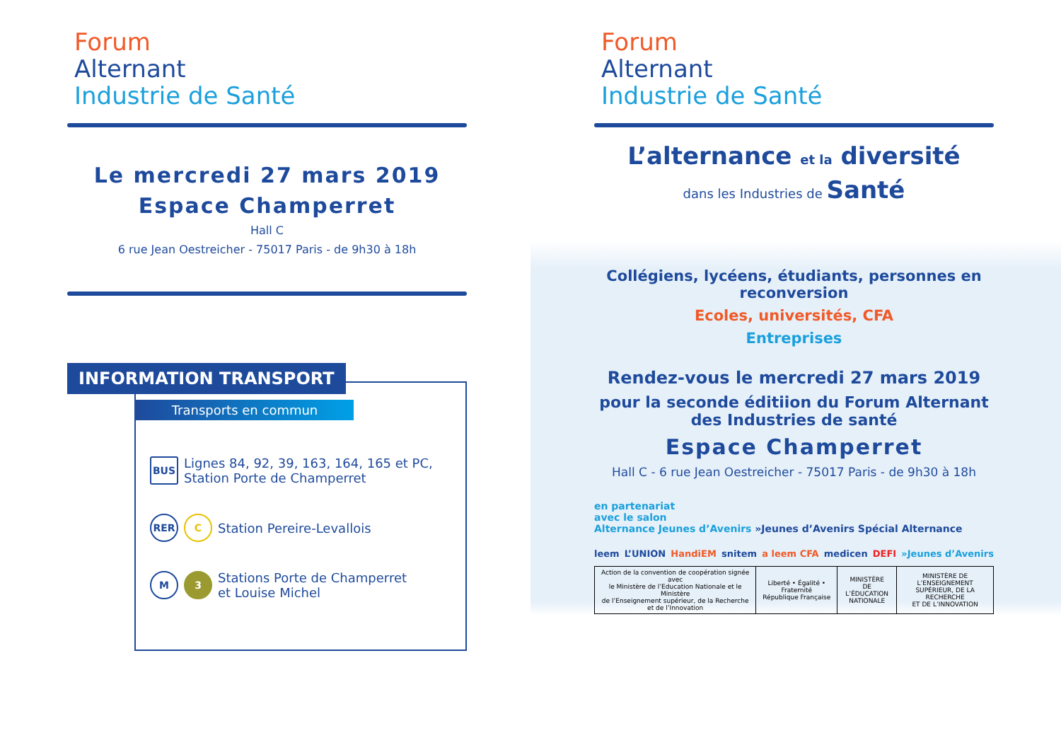Forum
Alternant
Industrie de Santé
Le mercredi 27 mars 2019
Espace Champerret
Hall C
6 rue Jean Oestreicher - 75017 Paris - de 9h30 à 18h
INFORMATION TRANSPORT
Transports en commun
BUS Lignes 84, 92, 39, 163, 164, 165 et PC,
Station Porte de Champerret
RER C Station Pereire-Levallois
M 3 Stations Porte de Champerret
et Louise Michel
Forum
Alternant
Industrie de Santé
L’alternance et la diversité
dans les Industries de Santé
Collégiens, lycéens, étudiants, personnes en reconversion
Ecoles, universités, CFA
Entreprises
Rendez-vous le mercredi 27 mars 2019
pour la seconde éditiion du Forum Alternant des Industries de santé
Espace Champerret
Hall C - 6 rue Jean Oestreicher - 75017 Paris - de 9h30 à 18h
en partenariat
avec le salon
Alternance Jeunes d’Avenirs »Jeunes d’Avenirs Spécial Alternance
leem L’UNION HandiEM snitem a leem CFA medicen DEFI »Jeunes d’Avenirs
| Action de la convention de coopération signée avec le Ministère de l’Education Nationale et le Ministère de l’Enseignement supérieur, de la Recherche et de l’Innovation | Liberté • Égalité • Fraternité République Française | MINISTÈRE DE L’ÉDUCATION NATIONALE | MINISTÈRE DE L’ENSEIGNEMENT SUPÉRIEUR, DE LA RECHERCHE ET DE L’INNOVATION |